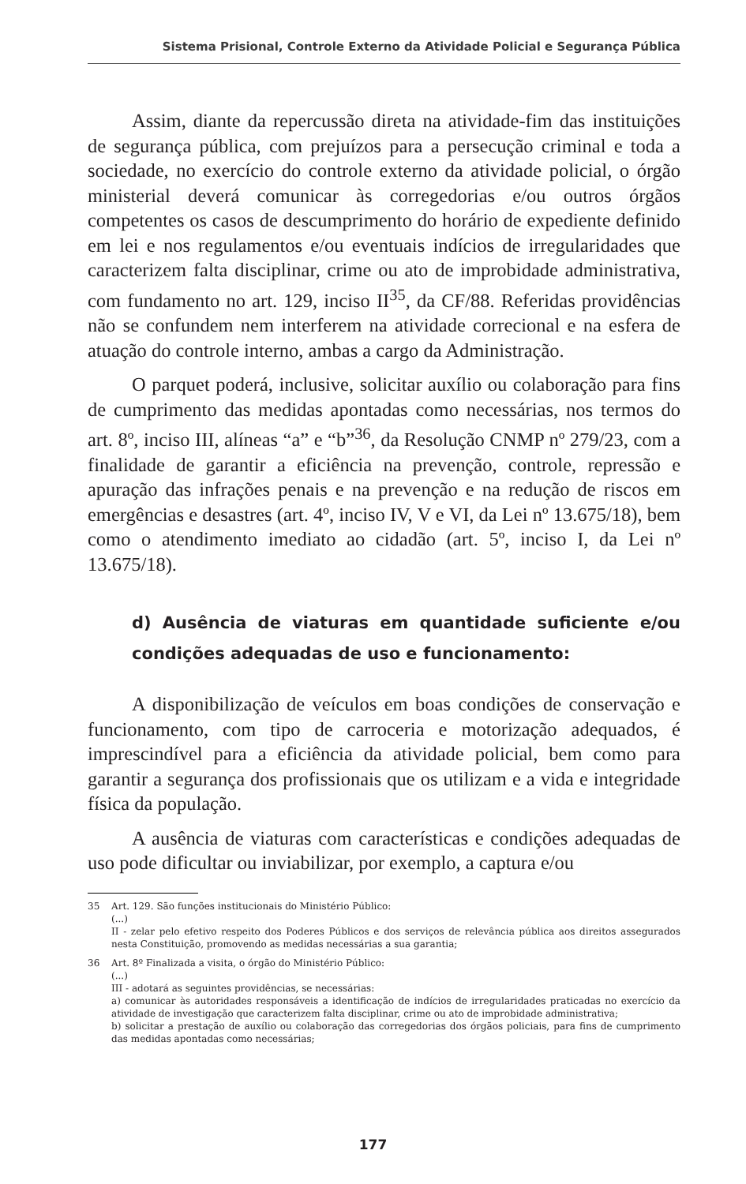Sistema Prisional, Controle Externo da Atividade Policial e Segurança Pública
Assim, diante da repercussão direta na atividade-fim das instituições de segurança pública, com prejuízos para a persecução criminal e toda a sociedade, no exercício do controle externo da atividade policial, o órgão ministerial deverá comunicar às corregedorias e/ou outros órgãos competentes os casos de descumprimento do horário de expediente definido em lei e nos regulamentos e/ou eventuais indícios de irregularidades que caracterizem falta disciplinar, crime ou ato de improbidade administrativa, com fundamento no art. 129, inciso II<sup>35</sup>, da CF/88. Referidas providências não se confundem nem interferem na atividade correcional e na esfera de atuação do controle interno, ambas a cargo da Administração.
O parquet poderá, inclusive, solicitar auxílio ou colaboração para fins de cumprimento das medidas apontadas como necessárias, nos termos do art. 8º, inciso III, alíneas “a” e “b”<sup>36</sup>, da Resolução CNMP nº 279/23, com a finalidade de garantir a eficiência na prevenção, controle, repressão e apuração das infrações penais e na prevenção e na redução de riscos em emergências e desastres (art. 4º, inciso IV, V e VI, da Lei nº 13.675/18), bem como o atendimento imediato ao cidadão (art. 5º, inciso I, da Lei nº 13.675/18).
d) Ausência de viaturas em quantidade suficiente e/ou condições adequadas de uso e funcionamento:
A disponibilização de veículos em boas condições de conservação e funcionamento, com tipo de carroceria e motorização adequados, é imprescindível para a eficiência da atividade policial, bem como para garantir a segurança dos profissionais que os utilizam e a vida e integridade física da população.
A ausência de viaturas com características e condições adequadas de uso pode dificultar ou inviabilizar, por exemplo, a captura e/ou
35 Art. 129. São funções institucionais do Ministério Público:
(...)
II - zelar pelo efetivo respeito dos Poderes Públicos e dos serviços de relevância pública aos direitos assegurados nesta Constituição, promovendo as medidas necessárias a sua garantia;
36 Art. 8º Finalizada a visita, o órgão do Ministério Público:
(...)
III - adotará as seguintes providências, se necessárias:
a) comunicar às autoridades responsáveis a identificação de indícios de irregularidades praticadas no exercício da atividade de investigação que caracterizem falta disciplinar, crime ou ato de improbidade administrativa;
b) solicitar a prestação de auxílio ou colaboração das corregedorias dos órgãos policiais, para fins de cumprimento das medidas apontadas como necessárias;
177